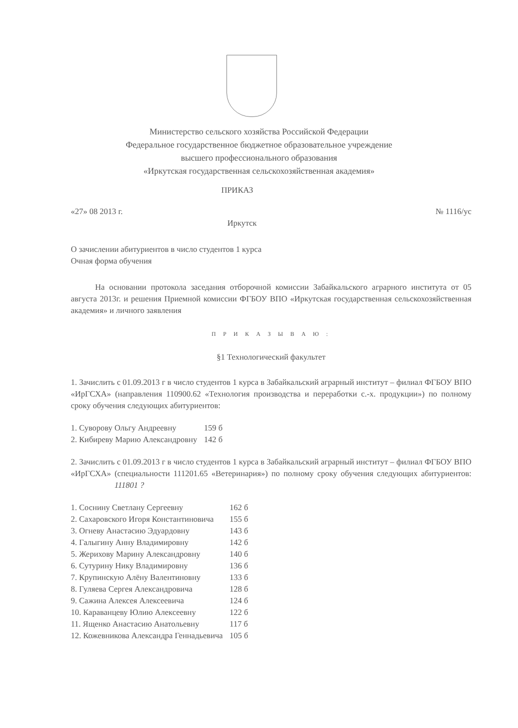Министерство сельского хозяйства Российской Федерации
Федеральное государственное бюджетное образовательное учреждение
высшего профессионального образования
«Иркутская государственная сельскохозяйственная академия»
ПРИКАЗ
«27» 08 2013 г. № 1116/ус
Иркутск
О зачислении абитуриентов в число студентов 1 курса
Очная форма обучения
На основании протокола заседания отборочной комиссии Забайкальского аграрного института от 05 августа 2013г. и решения Приемной комиссии ФГБОУ ВПО «Иркутская государственная сельскохозяйственная академия» и личного заявления
П Р И К А З Ы В А Ю :
§1 Технологический факультет
1. Зачислить с 01.09.2013 г в число студентов 1 курса в Забайкальский аграрный институт – филиал ФГБОУ ВПО «ИрГСХА» (направления 110900.62 «Технология производства и переработки с.-х. продукции») по полному сроку обучения следующих абитуриентов:
| 1. Суворову Ольгу Андреевну | 159 б |
| 2. Кибиреву Марию Александровну | 142 б |
2. Зачислить с 01.09.2013 г в число студентов 1 курса в Забайкальский аграрный институт – филиал ФГБОУ ВПО «ИрГСХА» (специальности 111201.65 «Ветеринария») по полному сроку обучения следующих абитуриентов: 111801 ?
| 1. Соснину Светлану Сергеевну | 162 б |
| 2. Сахаровского Игоря Константиновича | 155 б |
| 3. Огневу Анастасию Эдуардовну | 143 б |
| 4. Галыгину Анну Владимировну | 142 б |
| 5. Жерихову Марину Александровну | 140 б |
| 6. Сутурину Нику Владимировну | 136 б |
| 7. Крупинскую Алёну Валентиновну | 133 б |
| 8. Гуляева Сергея Александровича | 128 б |
| 9. Сажина Алексея Алексеевича | 124 б |
| 10. Караванцеву Юлию Алексеевну | 122 б |
| 11. Ященко Анастасию Анатольевну | 117 б |
| 12. Кожевникова Александра Геннадьевича | 105 б |